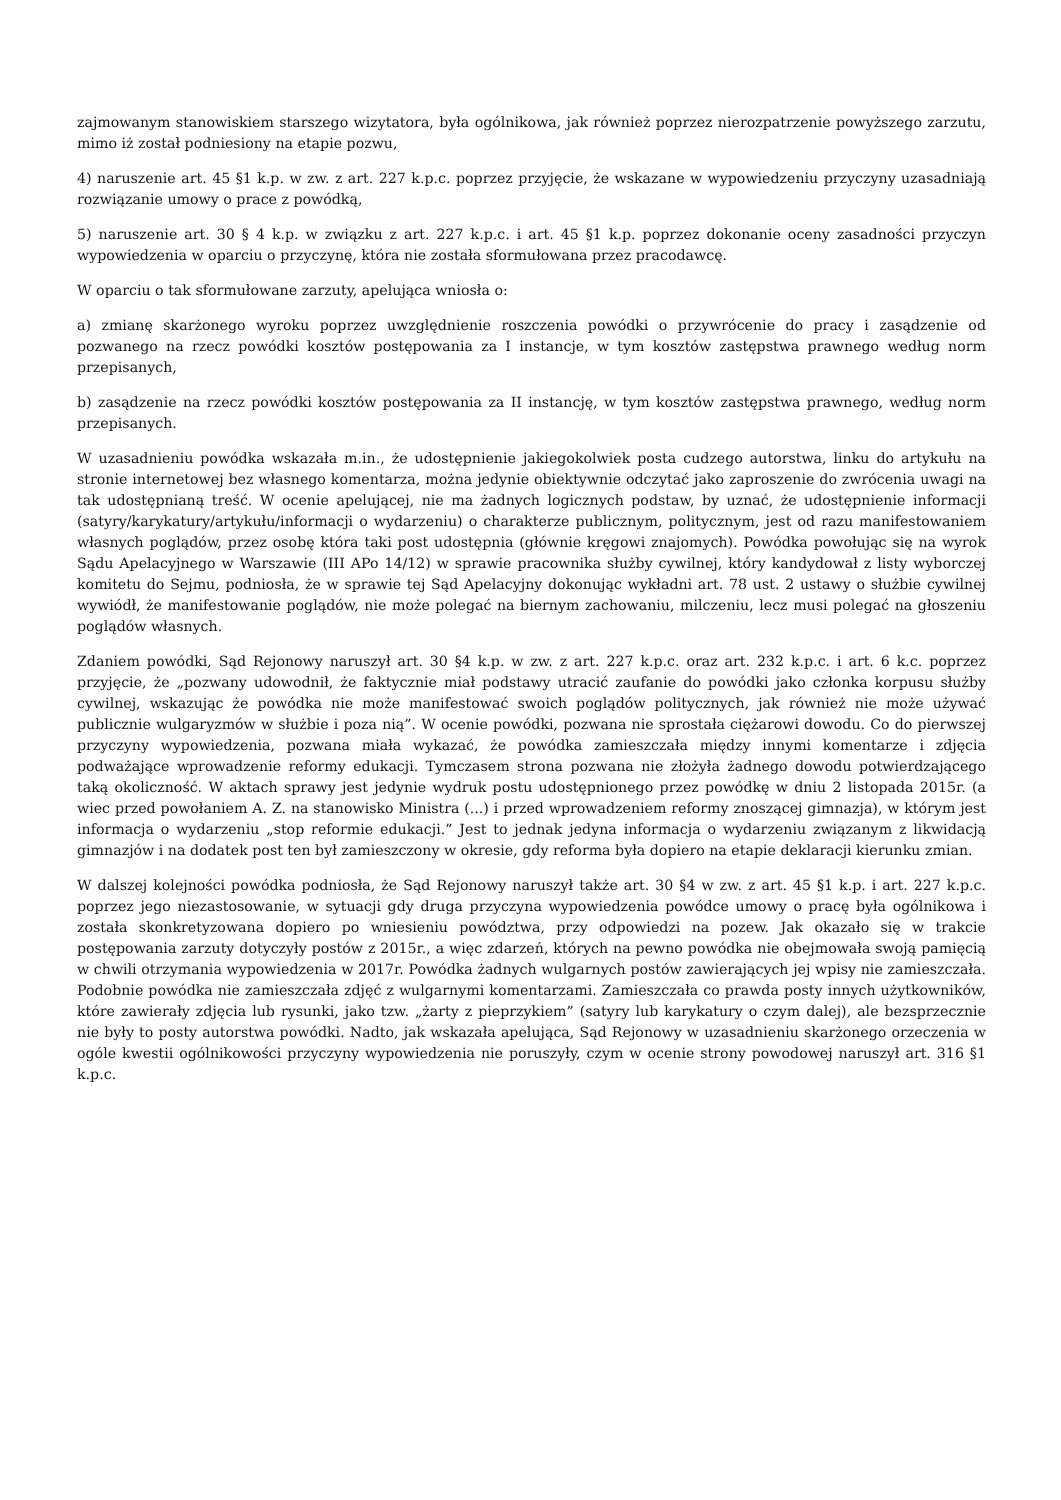zajmowanym stanowiskiem starszego wizytatora, była ogólnikowa, jak również poprzez nierozpatrzenie powyższego zarzutu, mimo iż został podniesiony na etapie pozwu,
4) naruszenie art. 45 §1 k.p. w zw. z art. 227 k.p.c. poprzez przyjęcie, że wskazane w wypowiedzeniu przyczyny uzasadniają rozwiązanie umowy o prace z powódką,
5) naruszenie art. 30 § 4 k.p. w związku z art. 227 k.p.c. i art. 45 §1 k.p. poprzez dokonanie oceny zasadności przyczyn wypowiedzenia w oparciu o przyczynę, która nie została sformułowana przez pracodawcę.
W oparciu o tak sformułowane zarzuty, apelująca wniosła o:
a) zmianę skarżonego wyroku poprzez uwzględnienie roszczenia powódki o przywrócenie do pracy i zasądzenie od pozwanego na rzecz powódki kosztów postępowania za I instancje, w tym kosztów zastępstwa prawnego według norm przepisanych,
b) zasądzenie na rzecz powódki kosztów postępowania za II instancję, w tym kosztów zastępstwa prawnego, według norm przepisanych.
W uzasadnieniu powódka wskazała m.in., że udostępnienie jakiegokolwiek posta cudzego autorstwa, linku do artykułu na stronie internetowej bez własnego komentarza, można jedynie obiektywnie odczytać jako zaproszenie do zwrócenia uwagi na tak udostępnianą treść. W ocenie apelującej, nie ma żadnych logicznych podstaw, by uznać, że udostępnienie informacji (satyry/karykatury/artykułu/informacji o wydarzeniu) o charakterze publicznym, politycznym, jest od razu manifestowaniem własnych poglądów, przez osobę która taki post udostępnia (głównie kręgowi znajomych). Powódka powołując się na wyrok Sądu Apelacyjnego w Warszawie (III APo 14/12) w sprawie pracownika służby cywilnej, który kandydował z listy wyborczej komitetu do Sejmu, podniosła, że w sprawie tej Sąd Apelacyjny dokonując wykładni art. 78 ust. 2 ustawy o służbie cywilnej wywiódł, że manifestowanie poglądów, nie może polegać na biernym zachowaniu, milczeniu, lecz musi polegać na głoszeniu poglądów własnych.
Zdaniem powódki, Sąd Rejonowy naruszył art. 30 §4 k.p. w zw. z art. 227 k.p.c. oraz art. 232 k.p.c. i art. 6 k.c. poprzez przyjęcie, że „pozwany udowodnił, że faktycznie miał podstawy utracić zaufanie do powódki jako członka korpusu służby cywilnej, wskazując że powódka nie może manifestować swoich poglądów politycznych, jak również nie może używać publicznie wulgaryzmów w służbie i poza nią”. W ocenie powódki, pozwana nie sprostała ciężarowi dowodu. Co do pierwszej przyczyny wypowiedzenia, pozwana miała wykazać, że powódka zamieszczała między innymi komentarze i zdjęcia podważające wprowadzenie reformy edukacji. Tymczasem strona pozwana nie złożyła żadnego dowodu potwierdzającego taką okoliczność. W aktach sprawy jest jedynie wydruk postu udostępnionego przez powódkę w dniu 2 listopada 2015r. (a wiec przed powołaniem A. Z. na stanowisko Ministra (...) i przed wprowadzeniem reformy znoszącej gimnazja), w którym jest informacja o wydarzeniu „stop reformie edukacji.” Jest to jednak jedyna informacja o wydarzeniu związanym z likwidacją gimnazjów i na dodatek post ten był zamieszczony w okresie, gdy reforma była dopiero na etapie deklaracji kierunku zmian.
W dalszej kolejności powódka podniosła, że Sąd Rejonowy naruszył także art. 30 §4 w zw. z art. 45 §1 k.p. i art. 227 k.p.c. poprzez jego niezastosowanie, w sytuacji gdy druga przyczyna wypowiedzenia powódce umowy o pracę była ogólnikowa i została skonkretyzowana dopiero po wniesieniu powództwa, przy odpowiedzi na pozew. Jak okazało się w trakcie postępowania zarzuty dotyczyły postów z 2015r., a więc zdarzeń, których na pewno powódka nie obejmowała swoją pamięcią w chwili otrzymania wypowiedzenia w 2017r. Powódka żadnych wulgarnych postów zawierających jej wpisy nie zamieszczała. Podobnie powódka nie zamieszczała zdjęć z wulgarnymi komentarzami. Zamieszczała co prawda posty innych użytkowników, które zawierały zdjęcia lub rysunki, jako tzw. „żarty z pieprzykiem” (satyry lub karykatury o czym dalej), ale bezsprzecznie nie były to posty autorstwa powódki. Nadto, jak wskazała apelująca, Sąd Rejonowy w uzasadnieniu skarżonego orzeczenia w ogóle kwestii ogólnikowości przyczyny wypowiedzenia nie poruszyły, czym w ocenie strony powodowej naruszył art. 316 §1 k.p.c.